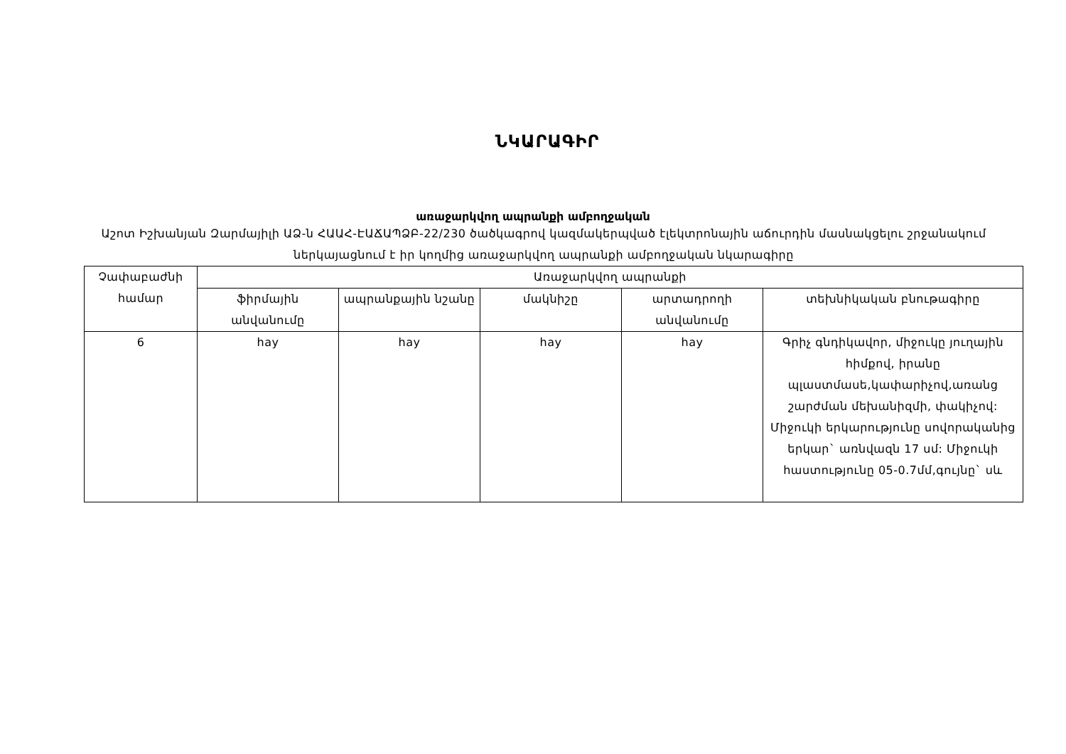ՆԿԱՐԱԳԻՐ
առաջարկվող ապրանքի ամբողջական
Աշոտ Իշխանյան Զարմայիլի ԱՁ-ն ՀԱԱՀ-ԷԱՃԱՊՁԲ-22/230 ծածկագրով կազմակերպված էլեկտրոնային աճուրդին մասնակցելու շրջանակում ներկայացնում է իր կողմից առաջարկվող ապրանքի ամբողջական նկարագիրը
| Չափաբաժնի համար | Առաջարկվող ապրանքի | | | | |
| --- | --- | --- | --- | --- | --- |
| | ֆիրմային անվանումը | ապրանքային նշանը | մակնիշը | արտադրողի անվանումը | տեխնիկական բնութագիրը |
| 6 | hay | hay | hay | hay | Գրիչ գնդիկավոր, միջուկը յուղային հիմքով, իրանը պլաստմասե,կափարիչով,առանց շարժման մեխանիզմի, փակիչով: Միջուկի երկարությունը սովորականից երկար` առնվազն 17 սմ: Միջուկի հաստությունը 05-0.7մմ,գույնը` սև |